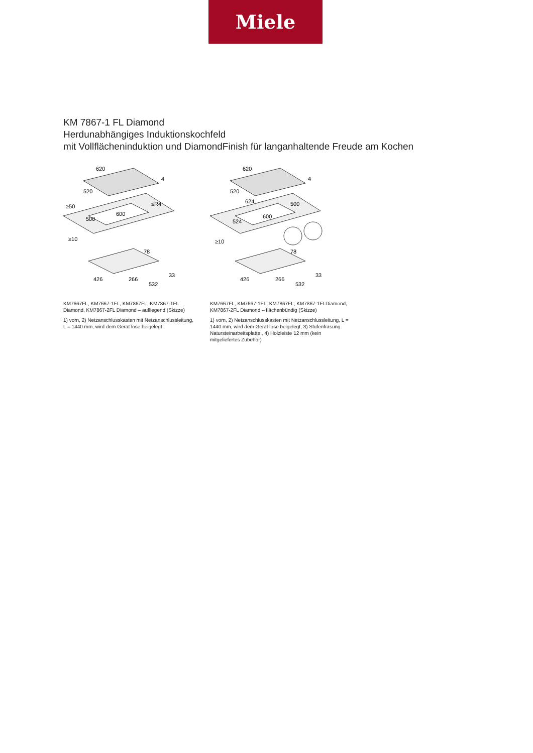Miele
KM 7867-1 FL Diamond
Herdunabhängiges Induktionskochfeld
mit Vollflächeninduktion und DiamondFinish für langanhaltende Freude am Kochen
620
520
4
≤R4
600
≥50
500
≥10
78
426
266
532
33
KM7667FL, KM7667-1FL, KM7867FL, KM7867-1FL Diamond, KM7867-2FL Diamond – aufliegend (Skizze)
1) vorn, 2) Netzanschlusskasten mit Netzanschlussleitung, L = 1440 mm, wird dem Gerät lose beigelegt
620
520
4
624
600
524
500
≥10
78
426
266
532
33
KM7667FL, KM7667-1FL, KM7867FL, KM7867-1FLDiamond, KM7867-2FL Diamond – flächenbündig (Skizze)
1) vorn, 2) Netzanschlusskasten mit Netzanschlussleitung, L = 1440 mm, wird dem Gerät lose beigelegt, 3) Stufenfräsung Natursteinarbeitsplatte , 4) Holzleiste 12 mm (kein mitgeliefertes Zubehör)